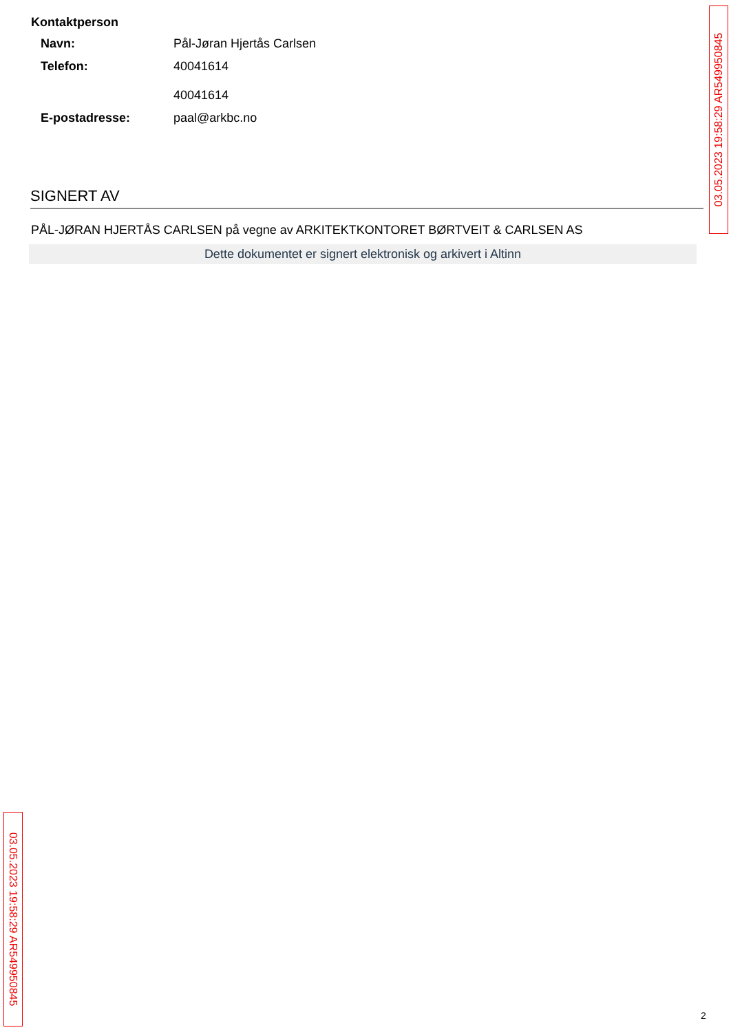Kontaktperson
Navn: Pål-Jøran Hjertås Carlsen
Telefon: 40041614
40041614
E-postadresse: paal@arkbc.no
SIGNERT AV
PÅL-JØRAN HJERTÅS CARLSEN på vegne av ARKITEKTKONTORET BØRTVEIT & CARLSEN AS
Dette dokumentet er signert elektronisk og arkivert i Altinn
03.05.2023 19:58:29 AR549950845
03.05.2023 19:58:29 AR549950845
2